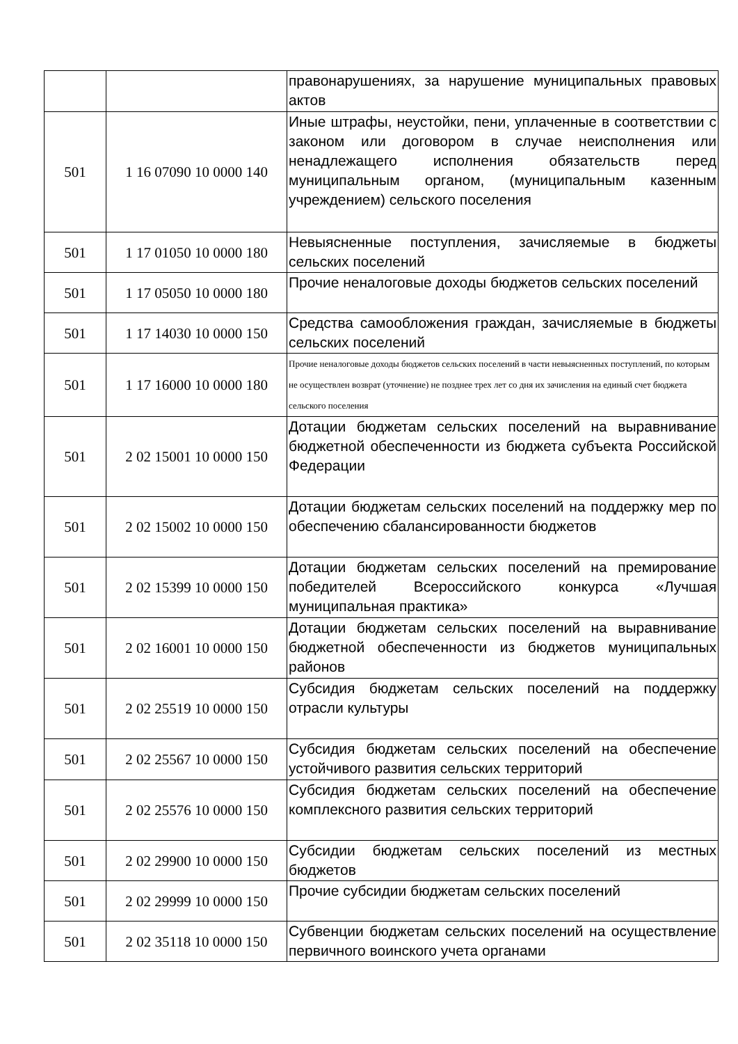| | | правонарушениях, за нарушение муниципальных правовых актов |
| 501 | 1 16 07090 10 0000 140 | Иные штрафы, неустойки, пени, уплаченные в соответствии с законом или договором в случае неисполнения или ненадлежащего исполнения обязательств перед муниципальным органом, (муниципальным казенным учреждением) сельского поселения |
| 501 | 1 17 01050 10 0000 180 | Невыясненные поступления, зачисляемые в бюджеты сельских поселений |
| 501 | 1 17 05050 10 0000 180 | Прочие неналоговые доходы бюджетов сельских поселений |
| 501 | 1 17 14030 10 0000 150 | Средства самообложения граждан, зачисляемые в бюджеты сельских поселений |
| 501 | 1 17 16000 10 0000 180 | Прочие неналоговые доходы бюджетов сельских поселений в части невыясненных поступлений, по которым не осуществлен возврат (уточнение) не позднее трех лет со дня их зачисления на единый счет бюджета сельского поселения |
| 501 | 2 02 15001 10 0000 150 | Дотации бюджетам сельских поселений на выравнивание бюджетной обеспеченности из бюджета субъекта Российской Федерации |
| 501 | 2 02 15002 10 0000 150 | Дотации бюджетам сельских поселений на поддержку мер по обеспечению сбалансированности бюджетов |
| 501 | 2 02 15399 10 0000 150 | Дотации бюджетам сельских поселений на премирование победителей Всероссийского конкурса «Лучшая муниципальная практика» |
| 501 | 2 02 16001 10 0000 150 | Дотации бюджетам сельских поселений на выравнивание бюджетной обеспеченности из бюджетов муниципальных районов |
| 501 | 2 02 25519 10 0000 150 | Субсидия бюджетам сельских поселений на поддержку отрасли культуры |
| 501 | 2 02 25567 10 0000 150 | Субсидия бюджетам сельских поселений на обеспечение устойчивого развития сельских территорий |
| 501 | 2 02 25576 10 0000 150 | Субсидия бюджетам сельских поселений на обеспечение комплексного развития сельских территорий |
| 501 | 2 02 29900 10 0000 150 | Субсидии бюджетам сельских поселений из местных бюджетов |
| 501 | 2 02 29999 10 0000 150 | Прочие субсидии бюджетам сельских поселений |
| 501 | 2 02 35118 10 0000 150 | Субвенции бюджетам сельских поселений на осуществление первичного воинского учета органами |